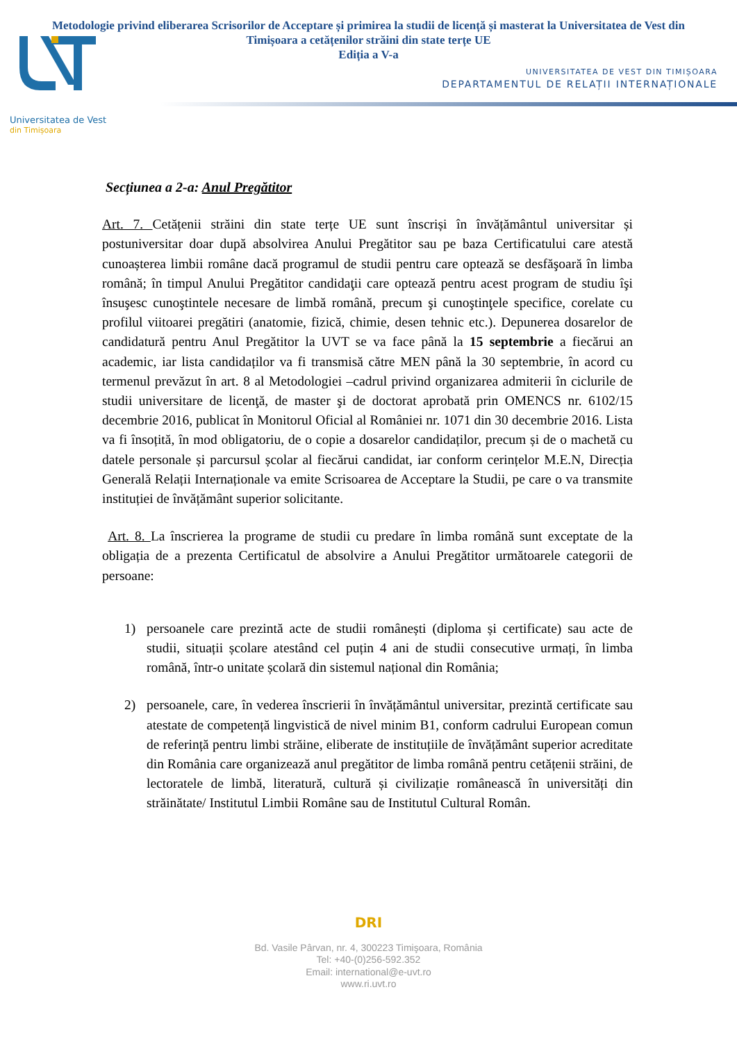Metodologie privind eliberarea Scrisorilor de Acceptare și primirea la studii de licență și masterat la Universitatea de Vest din Timișoara a cetățenilor străini din state terțe UE
Ediția a V-a
UNIVERSITATEA DE VEST DIN TIMIȘOARA
DEPARTAMENTUL DE RELAȚII INTERNAȚIONALE
Universitatea de Vest
din Timișoara
Secțiunea a 2-a: Anul Pregătitor
Art. 7. Cetățenii străini din state terțe UE sunt înscriși în învățământul universitar și postuniversitar doar după absolvirea Anului Pregătitor sau pe baza Certificatului care atestă cunoașterea limbii române dacă programul de studii pentru care optează se desfăşoară în limba română; în timpul Anului Pregătitor candidaţii care optează pentru acest program de studiu îşi însuşesc cunoştintele necesare de limbă română, precum şi cunoştinţele specifice, corelate cu profilul viitoarei pregătiri (anatomie, fizică, chimie, desen tehnic etc.). Depunerea dosarelor de candidatură pentru Anul Pregătitor la UVT se va face până la 15 septembrie a fiecărui an academic, iar lista candidaților va fi transmisă către MEN până la 30 septembrie, în acord cu termenul prevăzut în art. 8 al Metodologiei –cadrul privind organizarea admiterii în ciclurile de studii universitare de licenţă, de master şi de doctorat aprobată prin OMENCS nr. 6102/15 decembrie 2016, publicat în Monitorul Oficial al României nr. 1071 din 30 decembrie 2016. Lista va fi însoțită, în mod obligatoriu, de o copie a dosarelor candidaților, precum și de o machetă cu datele personale și parcursul școlar al fiecărui candidat, iar conform cerințelor M.E.N, Direcția Generală Relații Internaționale va emite Scrisoarea de Acceptare la Studii, pe care o va transmite instituției de învățământ superior solicitante.
Art. 8. La înscrierea la programe de studii cu predare în limba română sunt exceptate de la obligația de a prezenta Certificatul de absolvire a Anului Pregătitor următoarele categorii de persoane:
1) persoanele care prezintă acte de studii românești (diploma și certificate) sau acte de studii, situații școlare atestând cel puțin 4 ani de studii consecutive urmați, în limba română, într-o unitate școlară din sistemul național din România;
2) persoanele, care, în vederea înscrierii în învățământul universitar, prezintă certificate sau atestate de competență lingvistică de nivel minim B1, conform cadrului European comun de referință pentru limbi străine, eliberate de instituțiile de învățământ superior acreditate din România care organizează anul pregătitor de limba română pentru cetățenii străini, de lectoratele de limbă, literatură, cultură și civilizație românească în universități din străinătate/ Institutul Limbii Române sau de Institutul Cultural Român.
DRI
Bd. Vasile Pârvan, nr. 4, 300223 Timişoara, România
Tel: +40-(0)256-592.352
Email: international@e-uvt.ro
www.ri.uvt.ro